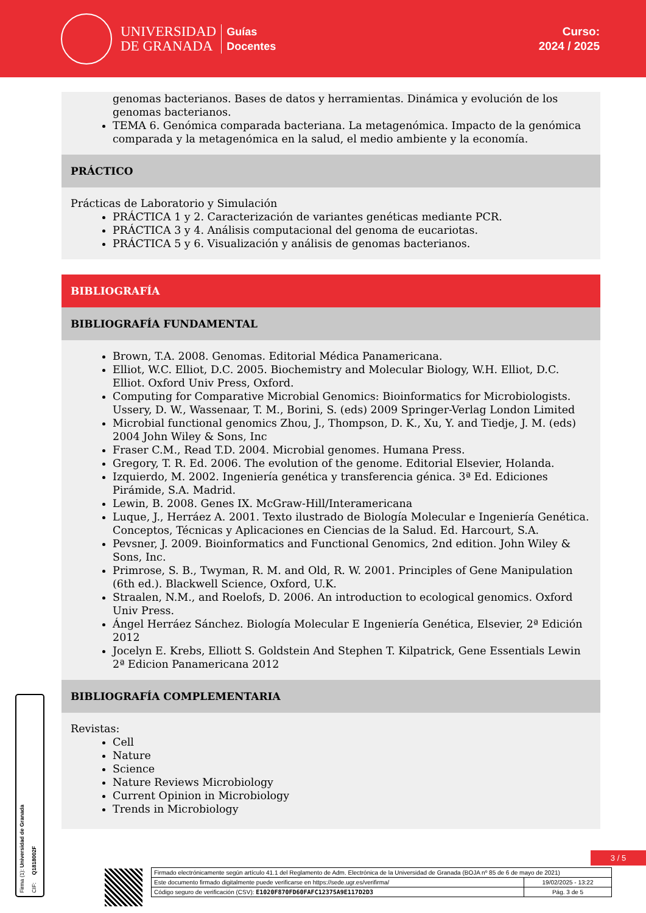UNIVERSIDAD
DE GRANADA
Guías
Docentes
Curso:
2024 / 2025
genomas bacterianos. Bases de datos y herramientas. Dinámica y evolución de los genomas bacterianos.
TEMA 6. Genómica comparada bacteriana. La metagenómica. Impacto de la genómica comparada y la metagenómica en la salud, el medio ambiente y la economía.
PRÁCTICO
Prácticas de Laboratorio y Simulación
PRÁCTICA 1 y 2. Caracterización de variantes genéticas mediante PCR.
PRÁCTICA 3 y 4. Análisis computacional del genoma de eucariotas.
PRÁCTICA 5 y 6. Visualización y análisis de genomas bacterianos.
BIBLIOGRAFÍA
BIBLIOGRAFÍA FUNDAMENTAL
Brown, T.A. 2008. Genomas. Editorial Médica Panamericana.
Elliot, W.C. Elliot, D.C. 2005. Biochemistry and Molecular Biology, W.H. Elliot, D.C. Elliot. Oxford Univ Press, Oxford.
Computing for Comparative Microbial Genomics: Bioinformatics for Microbiologists. Ussery, D. W., Wassenaar, T. M., Borini, S. (eds) 2009 Springer-Verlag London Limited
Microbial functional genomics Zhou, J., Thompson, D. K., Xu, Y. and Tiedje, J. M. (eds) 2004 John Wiley & Sons, Inc
Fraser C.M., Read T.D. 2004. Microbial genomes. Humana Press.
Gregory, T. R. Ed. 2006. The evolution of the genome. Editorial Elsevier, Holanda.
Izquierdo, M. 2002. Ingeniería genética y transferencia génica. 3ª Ed. Ediciones Pirámide, S.A. Madrid.
Lewin, B. 2008. Genes IX. McGraw-Hill/Interamericana
Luque, J., Herráez A. 2001. Texto ilustrado de Biología Molecular e Ingeniería Genética. Conceptos, Técnicas y Aplicaciones en Ciencias de la Salud. Ed. Harcourt, S.A.
Pevsner, J. 2009. Bioinformatics and Functional Genomics, 2nd edition. John Wiley & Sons, Inc.
Primrose, S. B., Twyman, R. M. and Old, R. W. 2001. Principles of Gene Manipulation (6th ed.). Blackwell Science, Oxford, U.K.
Straalen, N.M., and Roelofs, D. 2006. An introduction to ecological genomics. Oxford Univ Press.
Ángel Herráez Sánchez. Biología Molecular E Ingeniería Genética, Elsevier, 2ª Edición 2012
Jocelyn E. Krebs, Elliott S. Goldstein And Stephen T. Kilpatrick, Gene Essentials Lewin 2ª Edicion Panamericana 2012
BIBLIOGRAFÍA COMPLEMENTARIA
Revistas:
Cell
Nature
Science
Nature Reviews Microbiology
Current Opinion in Microbiology
Trends in Microbiology
Firma (1): Universidad de Granada
CIF: Q1818002F
3 / 5
| Firmado electrónicamente según artículo 41.1 del Reglamento de Adm. Electrónica de la Universidad de Granada (BOJA nº 85 de 6 de mayo de 2021) | |
| Este documento firmado digitalmente puede verificarse en https://sede.ugr.es/verifirma/ | 19/02/2025 - 13:22 |
| Código seguro de verificación (CSV): E1020F870FD60FAFC12375A9E117D2D3 | Pág. 3 de 5 |